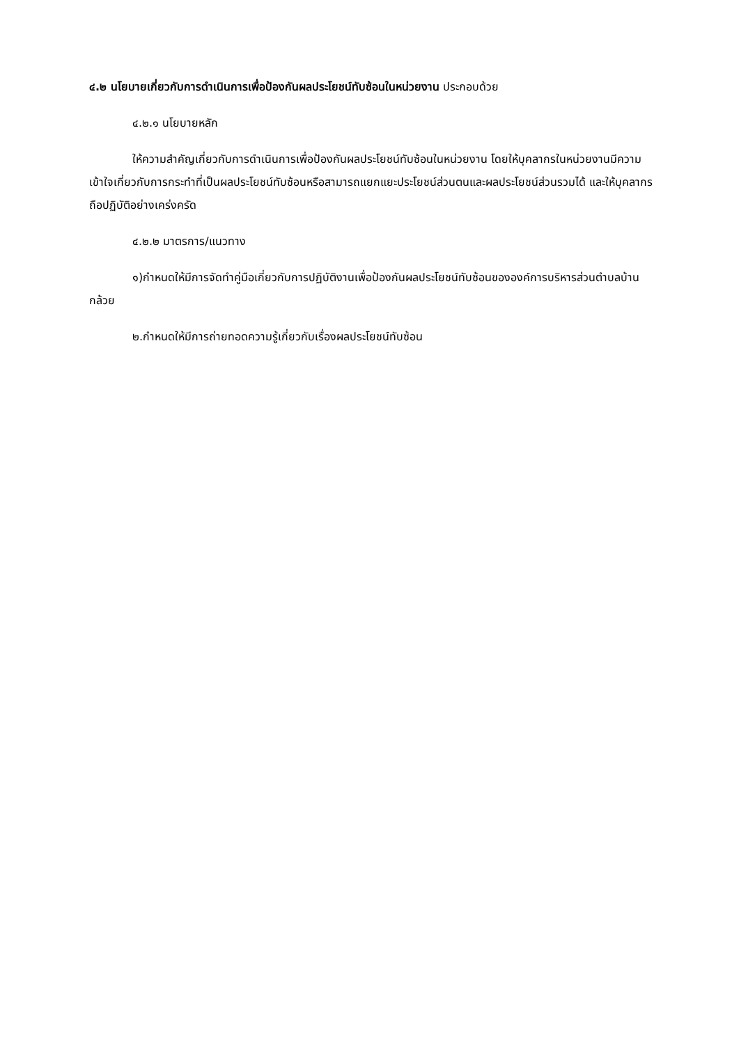๔.๒ นโยบายเกี่ยวกับการดำเนินการเพื่อป้องกันผลประโยชน์ทับซ้อนในหน่วยงาน ประกอบด้วย
๔.๒.๑ นโยบายหลัก
ให้ความสำคัญเกี่ยวกับการดำเนินการเพื่อป้องกันผลประโยชน์ทับซ้อนในหน่วยงาน โดยให้บุคลากรในหน่วยงานมีความเข้าใจเกี่ยวกับการกระทำที่เป็นผลประโยชน์ทับซ้อนหรือสามารถแยกแยะประโยชน์ส่วนตนและผลประโยชน์ส่วนรวมได้ และให้บุคลากรถือปฏิบัติอย่างเคร่งครัด
๔.๒.๒ มาตรการ/แนวทาง
๑)กำหนดให้มีการจัดทำคู่มือเกี่ยวกับการปฏิบัติงานเพื่อป้องกันผลประโยชน์ทับซ้อนขององค์การบริหารส่วนตำบลบ้านกล้วย
๒.กำหนดให้มีการถ่ายทอดความรู้เกี่ยวกับเรื่องผลประโยชน์ทับซ้อน